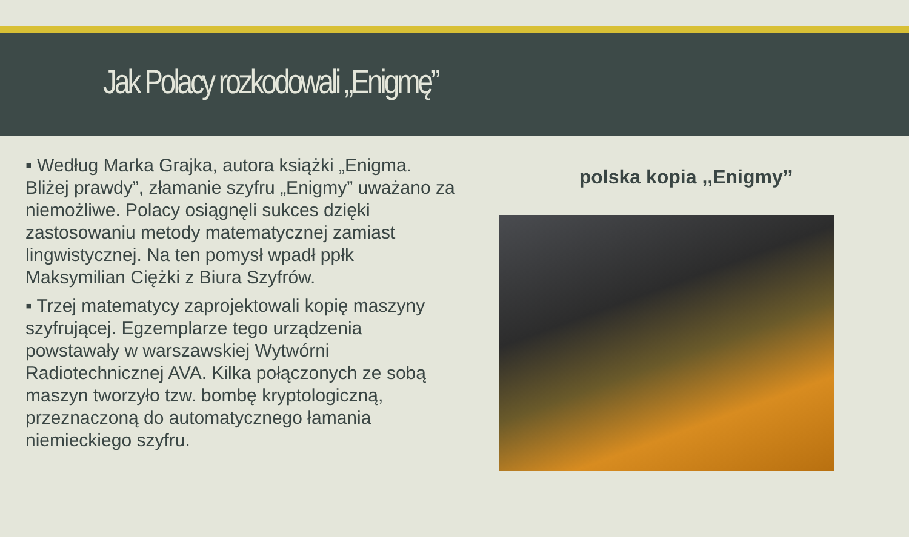Jak Polacy rozkodowali „Enigmę”
▪ Według Marka Grajka, autora książki „Enigma. Bliżej prawdy”, złamanie szyfru „Enigmy” uważano za niemożliwe. Polacy osiągnęli sukces dzięki zastosowaniu metody matematycznej zamiast lingwistycznej. Na ten pomysł wpadł ppłk Maksymilian Ciężki z Biura Szyfrów.
▪ Trzej matematycy zaprojektowali kopię maszyny szyfrującej. Egzemplarze tego urządzenia powstawały w warszawskiej Wytwórni Radiotechnicznej AVA. Kilka połączonych ze sobą maszyn tworzyło tzw. bombę kryptologiczną, przeznaczoną do automatycznego łamania niemieckiego szyfru.
polska kopia ,,Enigmy’’